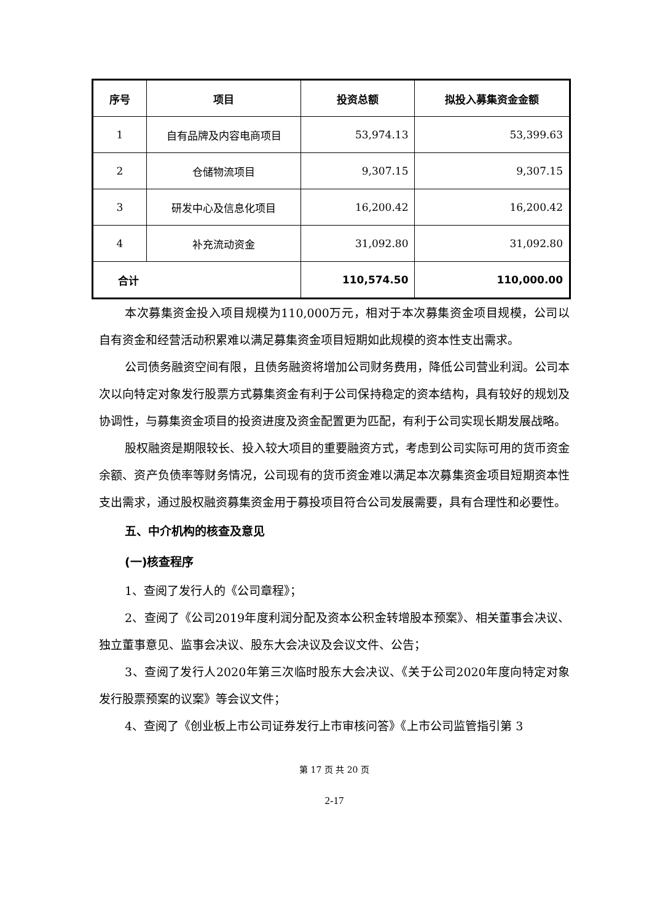| 序号 | 项目 | 投资总额 | 拟投入募集资金金额 |
| --- | --- | --- | --- |
| 1 | 自有品牌及内容电商项目 | 53,974.13 | 53,399.63 |
| 2 | 仓储物流项目 | 9,307.15 | 9,307.15 |
| 3 | 研发中心及信息化项目 | 16,200.42 | 16,200.42 |
| 4 | 补充流动资金 | 31,092.80 | 31,092.80 |
| 合计 | | 110,574.50 | 110,000.00 |
本次募集资金投入项目规模为110,000万元，相对于本次募集资金项目规模，公司以自有资金和经营活动积累难以满足募集资金项目短期如此规模的资本性支出需求。
公司债务融资空间有限，且债务融资将增加公司财务费用，降低公司营业利润。公司本次以向特定对象发行股票方式募集资金有利于公司保持稳定的资本结构，具有较好的规划及协调性，与募集资金项目的投资进度及资金配置更为匹配，有利于公司实现长期发展战略。
股权融资是期限较长、投入较大项目的重要融资方式，考虑到公司实际可用的货币资金余额、资产负债率等财务情况，公司现有的货币资金难以满足本次募集资金项目短期资本性支出需求，通过股权融资募集资金用于募投项目符合公司发展需要，具有合理性和必要性。
五、中介机构的核查及意见
(一)核查程序
1、查阅了发行人的《公司章程》；
2、查阅了《公司2019年度利润分配及资本公积金转增股本预案》、相关董事会决议、独立董事意见、监事会决议、股东大会决议及会议文件、公告；
3、查阅了发行人2020年第三次临时股东大会决议、《关于公司2020年度向特定对象发行股票预案的议案》等会议文件；
4、查阅了《创业板上市公司证券发行上市审核问答》《上市公司监管指引第 3
第 17 页 共 20 页
2-17